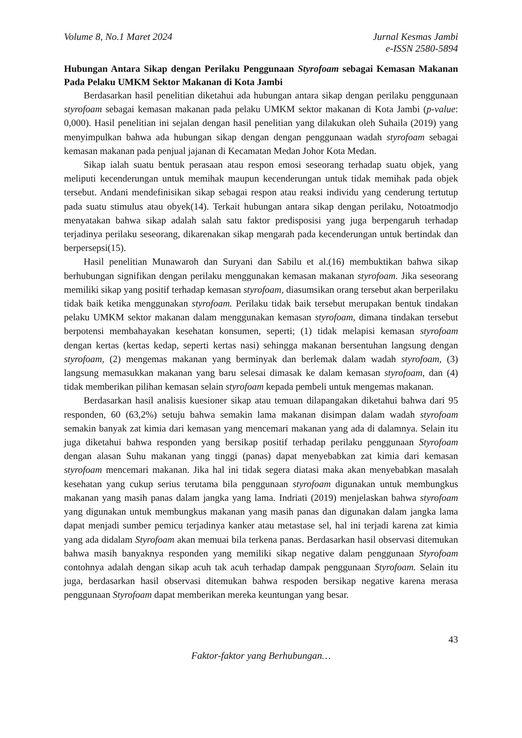Volume 8, No.1 Maret 2024 Jurnal Kesmas Jambi
e-ISSN 2580-5894
Hubungan Antara Sikap dengan Perilaku Penggunaan Styrofoam sebagai Kemasan Makanan Pada Pelaku UMKM Sektor Makanan di Kota Jambi
Berdasarkan hasil penelitian diketahui ada hubungan antara sikap dengan perilaku penggunaan styrofoam sebagai kemasan makanan pada pelaku UMKM sektor makanan di Kota Jambi (p-value: 0,000). Hasil penelitian ini sejalan dengan hasil penelitian yang dilakukan oleh Suhaila (2019) yang menyimpulkan bahwa ada hubungan sikap dengan dengan penggunaan wadah styrofoam sebagai kemasan makanan pada penjual jajanan di Kecamatan Medan Johor Kota Medan.
Sikap ialah suatu bentuk perasaan atau respon emosi seseorang terhadap suatu objek, yang meliputi kecenderungan untuk memihak maupun kecenderungan untuk tidak memihak pada objek tersebut. Andani mendefinisikan sikap sebagai respon atau reaksi individu yang cenderung tertutup pada suatu stimulus atau obyek(14). Terkait hubungan antara sikap dengan perilaku, Notoatmodjo menyatakan bahwa sikap adalah salah satu faktor predisposisi yang juga berpengaruh terhadap terjadinya perilaku seseorang, dikarenakan sikap mengarah pada kecenderungan untuk bertindak dan berpersepsi(15).
Hasil penelitian Munawaroh dan Suryani dan Sabilu et al.(16) membuktikan bahwa sikap berhubungan signifikan dengan perilaku menggunakan kemasan makanan styrofoam. Jika seseorang memiliki sikap yang positif terhadap kemasan styrofoam, diasumsikan orang tersebut akan berperilaku tidak baik ketika menggunakan styrofoam. Perilaku tidak baik tersebut merupakan bentuk tindakan pelaku UMKM sektor makanan dalam menggunakan kemasan styrofoam, dimana tindakan tersebut berpotensi membahayakan kesehatan konsumen, seperti; (1) tidak melapisi kemasan styrofoam dengan kertas (kertas kedap, seperti kertas nasi) sehingga makanan bersentuhan langsung dengan styrofoam, (2) mengemas makanan yang berminyak dan berlemak dalam wadah styrofoam, (3) langsung memasukkan makanan yang baru selesai dimasak ke dalam kemasan styrofoam, dan (4) tidak memberikan pilihan kemasan selain styrofoam kepada pembeli untuk mengemas makanan.
Berdasarkan hasil analisis kuesioner sikap atau temuan dilapangakan diketahui bahwa dari 95 responden, 60 (63,2%) setuju bahwa semakin lama makanan disimpan dalam wadah styrofoam semakin banyak zat kimia dari kemasan yang mencemari makanan yang ada di dalamnya. Selain itu juga diketahui bahwa responden yang bersikap positif terhadap perilaku penggunaan Styrofoam dengan alasan Suhu makanan yang tinggi (panas) dapat menyebabkan zat kimia dari kemasan styrofoam mencemari makanan. Jika hal ini tidak segera diatasi maka akan menyebabkan masalah kesehatan yang cukup serius terutama bila penggunaan styrofoam digunakan untuk membungkus makanan yang masih panas dalam jangka yang lama. Indriati (2019) menjelaskan bahwa styrofoam yang digunakan untuk membungkus makanan yang masih panas dan digunakan dalam jangka lama dapat menjadi sumber pemicu terjadinya kanker atau metastase sel, hal ini terjadi karena zat kimia yang ada didalam Styrofoam akan memuai bila terkena panas. Berdasarkan hasil observasi ditemukan bahwa masih banyaknya responden yang memiliki sikap negative dalam penggunaan Styrofoam contohnya adalah dengan sikap acuh tak acuh terhadap dampak penggunaan Styrofoam. Selain itu juga, berdasarkan hasil observasi ditemukan bahwa respoden bersikap negative karena merasa penggunaan Styrofoam dapat memberikan mereka keuntungan yang besar.
43
Faktor-faktor yang Berhubungan…